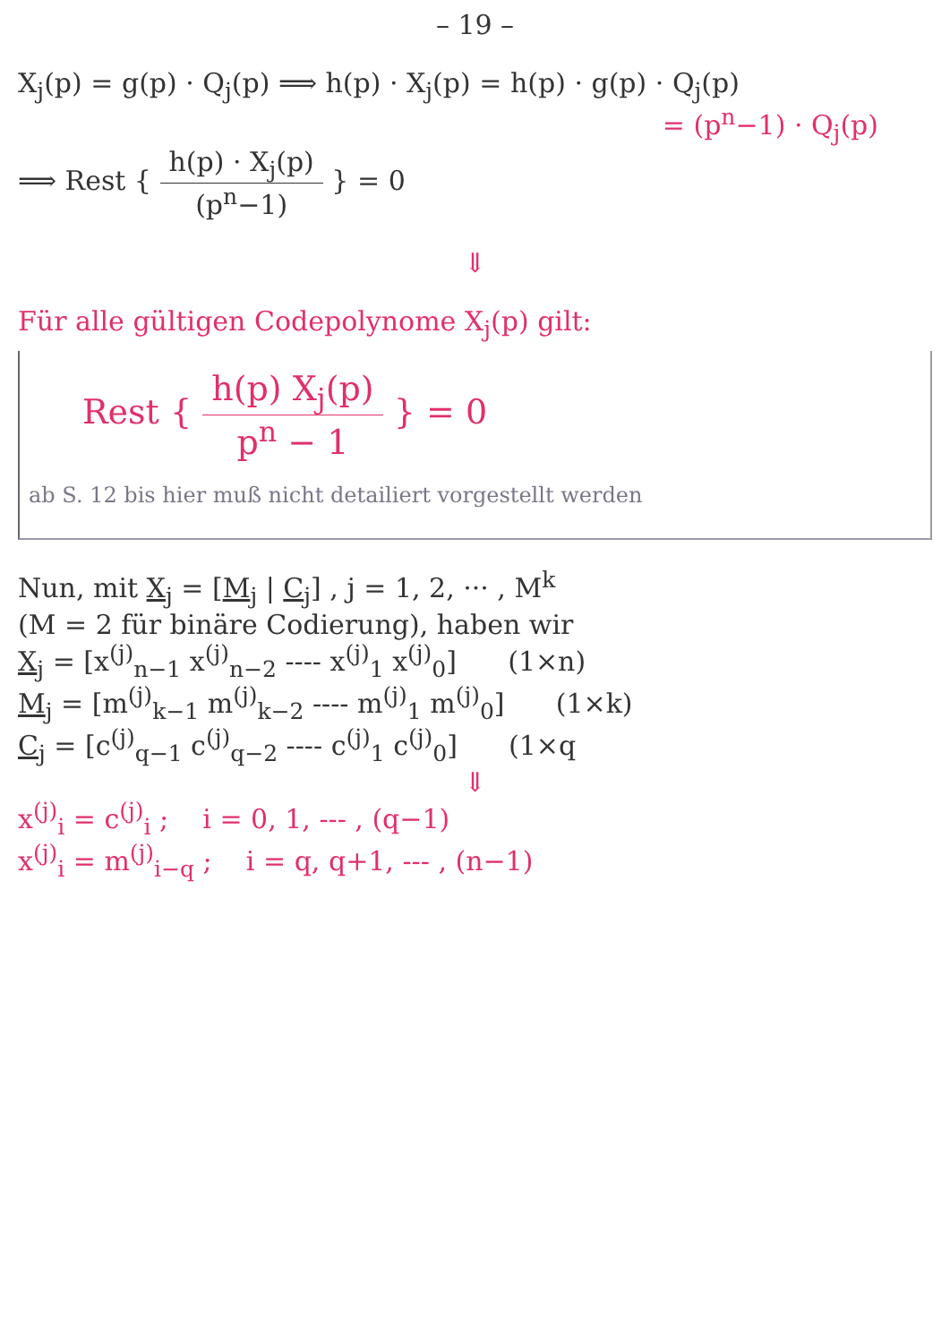– 19 –
X<sub>j</sub>(p) = g(p) · Q<sub>j</sub>(p) ⟹ h(p) · X<sub>j</sub>(p) = h(p) · g(p) · Q<sub>j</sub>(p)
= (p<sup>n</sup>−1) · Q<sub>j</sub>(p)
⟹ Rest { h(p) · X<sub>j</sub>(p) (p<sup>n</sup>−1) } = 0
⇓
Für alle gültigen Codepolynome X<sub>j</sub>(p) gilt:
Rest { h(p) X<sub>j</sub>(p) p<sup>n</sup> − 1 } = 0
ab S. 12 bis hier muß nicht detailiert vorgestellt werden
Nun, mit X<sub>j</sub> = [M<sub>j</sub> | C<sub>j</sub>] , j = 1, 2, ··· , M<sup>k</sup>
(M = 2 für binäre Codierung), haben wir
X<sub>j</sub> = [x<sup>(j)</sup><sub>n−1</sub> x<sup>(j)</sup><sub>n−2</sub> ---- x<sup>(j)</sup><sub>1</sub> x<sup>(j)</sup><sub>0</sub>] (1×n)
M<sub>j</sub> = [m<sup>(j)</sup><sub>k−1</sub> m<sup>(j)</sup><sub>k−2</sub> ---- m<sup>(j)</sup><sub>1</sub> m<sup>(j)</sup><sub>0</sub>] (1×k)
C<sub>j</sub> = [c<sup>(j)</sup><sub>q−1</sub> c<sup>(j)</sup><sub>q−2</sub> ---- c<sup>(j)</sup><sub>1</sub> c<sup>(j)</sup><sub>0</sub>] (1×q
⇓
x<sup>(j)</sup><sub>i</sub> = c<sup>(j)</sup><sub>i</sub> ; i = 0, 1, --- , (q−1)
x<sup>(j)</sup><sub>i</sub> = m<sup>(j)</sup><sub>i−q</sub> ; i = q, q+1, --- , (n−1)